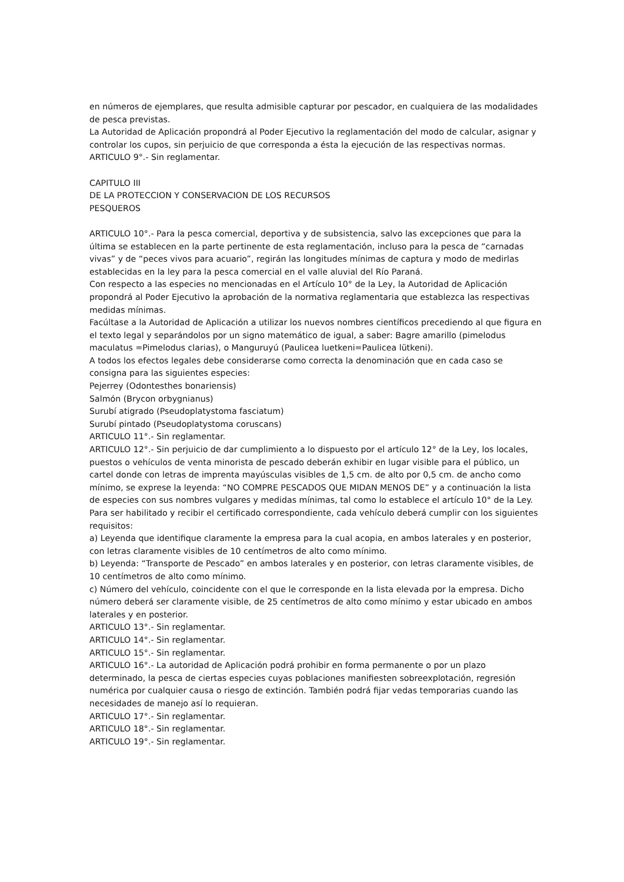en números de ejemplares, que resulta admisible capturar por pescador, en cualquiera de las modalidades de pesca previstas.
La Autoridad de Aplicación propondrá al Poder Ejecutivo la reglamentación del modo de calcular, asignar y controlar los cupos, sin perjuicio de que corresponda a ésta la ejecución de las respectivas normas.
ARTICULO 9°.- Sin reglamentar.
CAPITULO III
DE LA PROTECCION Y CONSERVACION DE LOS RECURSOS
PESQUEROS
ARTICULO 10°.- Para la pesca comercial, deportiva y de subsistencia, salvo las excepciones que para la última se establecen en la parte pertinente de esta reglamentación, incluso para la pesca de “carnadas vivas” y de “peces vivos para acuario”, regirán las longitudes mínimas de captura y modo de medirlas establecidas en la ley para la pesca comercial en el valle aluvial del Río Paraná.
Con respecto a las especies no mencionadas en el Artículo 10° de la Ley, la Autoridad de Aplicación propondrá al Poder Ejecutivo la aprobación de la normativa reglamentaria que establezca las respectivas medidas mínimas.
Facúltase a la Autoridad de Aplicación a utilizar los nuevos nombres científicos precediendo al que figura en el texto legal y separándolos por un signo matemático de igual, a saber: Bagre amarillo (pimelodus maculatus =Pimelodus clarias), o Manguruyú (Paulicea luetkeni=Paulicea lütkeni).
A todos los efectos legales debe considerarse como correcta la denominación que en cada caso se consigna para las siguientes especies:
Pejerrey (Odontesthes bonariensis)
Salmón (Brycon orbygnianus)
Surubí atigrado (Pseudoplatystoma fasciatum)
Surubí pintado (Pseudoplatystoma coruscans)
ARTICULO 11°.- Sin reglamentar.
ARTICULO 12°.- Sin perjuicio de dar cumplimiento a lo dispuesto por el artículo 12° de la Ley, los locales, puestos o vehículos de venta minorista de pescado deberán exhibir en lugar visible para el público, un cartel donde con letras de imprenta mayúsculas visibles de 1,5 cm. de alto por 0,5 cm. de ancho como mínimo, se exprese la leyenda: “NO COMPRE PESCADOS QUE MIDAN MENOS DE” y a continuación la lista de especies con sus nombres vulgares y medidas mínimas, tal como lo establece el artículo 10° de la Ley.
Para ser habilitado y recibir el certificado correspondiente, cada vehículo deberá cumplir con los siguientes requisitos:
a) Leyenda que identifique claramente la empresa para la cual acopia, en ambos laterales y en posterior, con letras claramente visibles de 10 centímetros de alto como mínimo.
b) Leyenda: “Transporte de Pescado” en ambos laterales y en posterior, con letras claramente visibles, de 10 centímetros de alto como mínimo.
c) Número del vehículo, coincidente con el que le corresponde en la lista elevada por la empresa. Dicho número deberá ser claramente visible, de 25 centímetros de alto como mínimo y estar ubicado en ambos laterales y en posterior.
ARTICULO 13°.- Sin reglamentar.
ARTICULO 14°.- Sin reglamentar.
ARTICULO 15°.- Sin reglamentar.
ARTICULO 16°.- La autoridad de Aplicación podrá prohibir en forma permanente o por un plazo determinado, la pesca de ciertas especies cuyas poblaciones manifiesten sobreexplotación, regresión numérica por cualquier causa o riesgo de extinción. También podrá fijar vedas temporarias cuando las necesidades de manejo así lo requieran.
ARTICULO 17°.- Sin reglamentar.
ARTICULO 18°.- Sin reglamentar.
ARTICULO 19°.- Sin reglamentar.